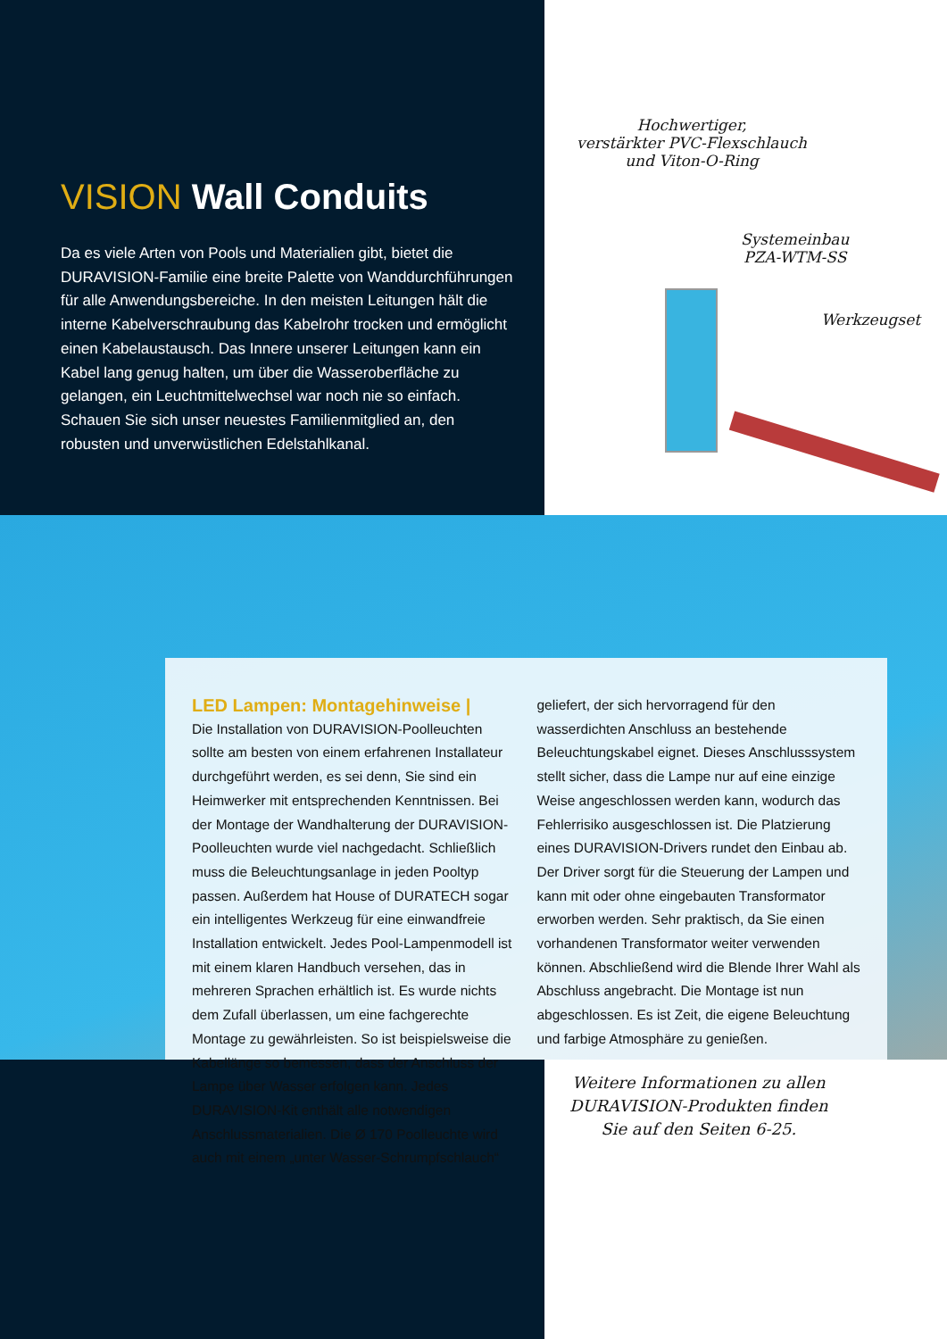VISION Wall Conduits
Da es viele Arten von Pools und Materialien gibt, bietet die DURAVISION-Familie eine breite Palette von Wanddurchführungen für alle Anwendungsbereiche. In den meisten Leitungen hält die interne Kabelverschraubung das Kabelrohr trocken und ermöglicht einen Kabelaustausch. Das Innere unserer Leitungen kann ein Kabel lang genug halten, um über die Wasseroberfläche zu gelangen, ein Leuchtmittelwechsel war noch nie so einfach. Schauen Sie sich unser neuestes Familienmitglied an, den robusten und unverwüstlichen Edelstahlkanal.
Hochwertiger,
verstärkter PVC-Flexschlauch
und Viton-O-Ring
Systemeinbau
PZA-WTM-SS
Werkzeugset
LED Lampen: Montagehinweise |
Die Installation von DURAVISION-Poolleuchten sollte am besten von einem erfahrenen Installateur durchgeführt werden, es sei denn, Sie sind ein Heimwerker mit entsprechenden Kenntnissen. Bei der Montage der Wandhalterung der DURAVISION-Poolleuchten wurde viel nachgedacht. Schließlich muss die Beleuchtungsanlage in jeden Pooltyp passen. Außerdem hat House of DURATECH sogar ein intelligentes Werkzeug für eine einwandfreie Installation entwickelt. Jedes Pool-Lampenmodell ist mit einem klaren Handbuch versehen, das in mehreren Sprachen erhältlich ist. Es wurde nichts dem Zufall überlassen, um eine fachgerechte Montage zu gewährleisten. So ist beispielsweise die Kabellänge so bemessen, dass der Anschluss der Lampe über Wasser erfolgen kann. Jedes DURAVISION-Kit enthält alle notwendigen Anschlussmaterialien. Die Ø 170 Poolleuchte wird auch mit einem „unter Wasser-Schrumpfschlauch“
geliefert, der sich hervorragend für den wasserdichten Anschluss an bestehende Beleuchtungskabel eignet. Dieses Anschlusssystem stellt sicher, dass die Lampe nur auf eine einzige Weise angeschlossen werden kann, wodurch das Fehlerrisiko ausgeschlossen ist. Die Platzierung eines DURAVISION-Drivers rundet den Einbau ab. Der Driver sorgt für die Steuerung der Lampen und kann mit oder ohne eingebauten Transformator erworben werden. Sehr praktisch, da Sie einen vorhandenen Transformator weiter verwenden können. Abschließend wird die Blende Ihrer Wahl als Abschluss angebracht. Die Montage ist nun abgeschlossen. Es ist Zeit, die eigene Beleuchtung und farbige Atmosphäre zu genießen.
Weitere Informationen zu allen
DURAVISION-Produkten finden
Sie auf den Seiten 6-25.